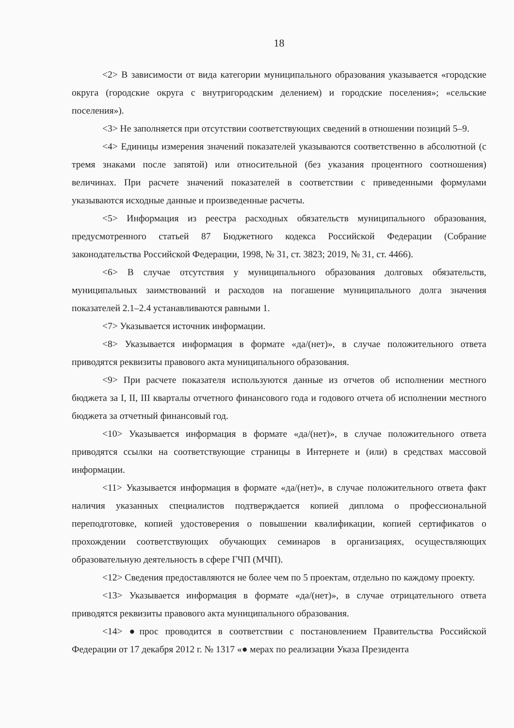18
<2> В зависимости от вида категории муниципального образования указывается «городские округа (городские округа с внутригородским делением) и городские поселения»; «сельские поселения»).
<3> Не заполняется при отсутствии соответствующих сведений в отношении позиций 5–9.
<4> Единицы измерения значений показателей указываются соответственно в абсолютной (с тремя знаками после запятой) или относительной (без указания процентного соотношения) величинах. При расчете значений показателей в соответствии с приведенными формулами указываются исходные данные и произведенные расчеты.
<5> Информация из реестра расходных обязательств муниципального образования, предусмотренного статьей 87 Бюджетного кодекса Российской Федерации (Собрание законодательства Российской Федерации, 1998, № 31, ст. 3823; 2019, № 31, ст. 4466).
<6> В случае отсутствия у муниципального образования долговых обязательств, муниципальных заимствований и расходов на погашение муниципального долга значения показателей 2.1–2.4 устанавливаются равными 1.
<7> Указывается источник информации.
<8> Указывается информация в формате «да/(нет)», в случае положительного ответа приводятся реквизиты правового акта муниципального образования.
<9> При расчете показателя используются данные из отчетов об исполнении местного бюджета за I, II, III кварталы отчетного финансового года и годового отчета об исполнении местного бюджета за отчетный финансовый год.
<10> Указывается информация в формате «да/(нет)», в случае положительного ответа приводятся ссылки на соответствующие страницы в Интернете и (или) в средствах массовой информации.
<11> Указывается информация в формате «да/(нет)», в случае положительного ответа факт наличия указанных специалистов подтверждается копией диплома о профессиональной переподготовке, копией удостоверения о повышении квалификации, копией сертификатов о прохождении соответствующих обучающих семинаров в организациях, осуществляющих образовательную деятельность в сфере ГЧП (МЧП).
<12> Сведения предоставляются не более чем по 5 проектам, отдельно по каждому проекту.
<13> Указывается информация в формате «да/(нет)», в случае отрицательного ответа приводятся реквизиты правового акта муниципального образования.
<14> ●прос проводится в соответствии с постановлением Правительства Российской Федерации от 17 декабря 2012 г. № 1317 «● мерах по реализации Указа Президента